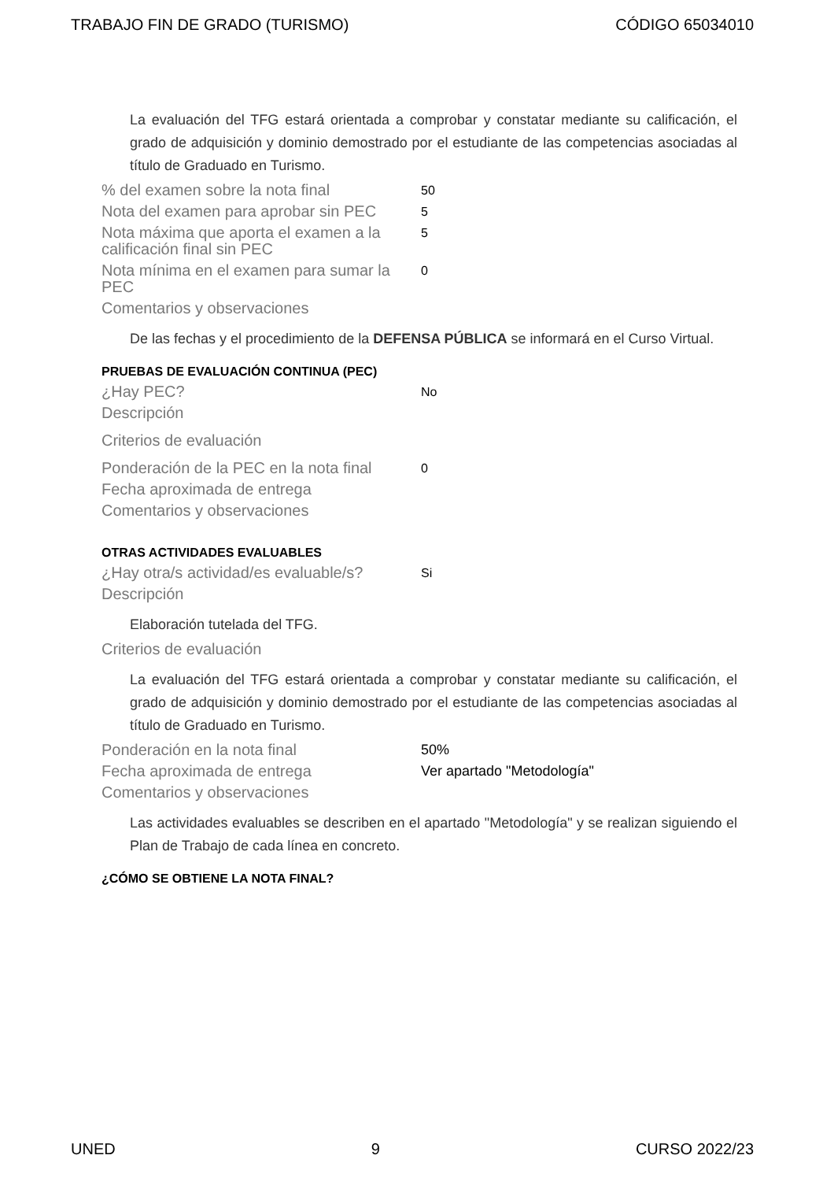TRABAJO FIN DE GRADO (TURISMO) CÓDIGO 65034010
La evaluación del TFG estará orientada a comprobar y constatar mediante su calificación, el grado de adquisición y dominio demostrado por el estudiante de las competencias asociadas al título de Graduado en Turismo.
% del examen sobre la nota final
50
Nota del examen para aprobar sin PEC
5
Nota máxima que aporta el examen a la calificación final sin PEC
5
Nota mínima en el examen para sumar la PEC
0
Comentarios y observaciones
De las fechas y el procedimiento de la DEFENSA PÚBLICA se informará en el Curso Virtual.
PRUEBAS DE EVALUACIÓN CONTINUA (PEC)
¿Hay PEC?
No
Descripción
Criterios de evaluación
Ponderación de la PEC en la nota final
0
Fecha aproximada de entrega
Comentarios y observaciones
OTRAS ACTIVIDADES EVALUABLES
¿Hay otra/s actividad/es evaluable/s?
Si
Descripción
Elaboración tutelada del TFG.
Criterios de evaluación
La evaluación del TFG estará orientada a comprobar y constatar mediante su calificación, el grado de adquisición y dominio demostrado por el estudiante de las competencias asociadas al título de Graduado en Turismo.
Ponderación en la nota final 50%
Fecha aproximada de entrega Ver apartado "Metodología"
Comentarios y observaciones
Las actividades evaluables se describen en el apartado "Metodología" y se realizan siguiendo el Plan de Trabajo de cada línea en concreto.
¿CÓMO SE OBTIENE LA NOTA FINAL?
UNED 9 CURSO 2022/23